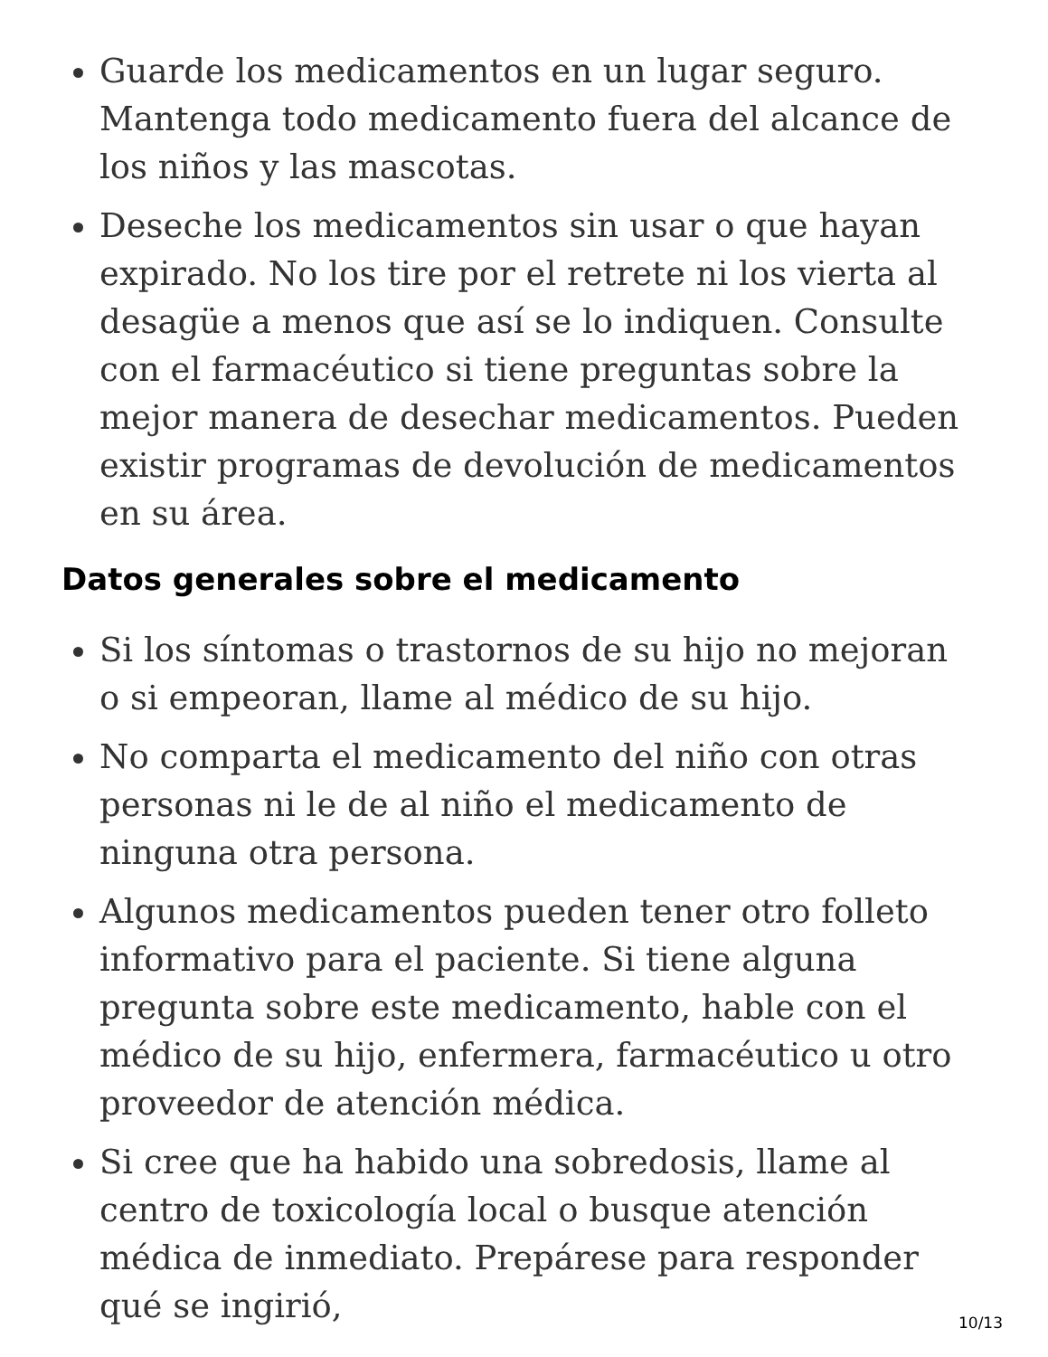Guarde los medicamentos en un lugar seguro. Mantenga todo medicamento fuera del alcance de los niños y las mascotas.
Deseche los medicamentos sin usar o que hayan expirado. No los tire por el retrete ni los vierta al desagüe a menos que así se lo indiquen. Consulte con el farmacéutico si tiene preguntas sobre la mejor manera de desechar medicamentos. Pueden existir programas de devolución de medicamentos en su área.
Datos generales sobre el medicamento
Si los síntomas o trastornos de su hijo no mejoran o si empeoran, llame al médico de su hijo.
No comparta el medicamento del niño con otras personas ni le de al niño el medicamento de ninguna otra persona.
Algunos medicamentos pueden tener otro folleto informativo para el paciente. Si tiene alguna pregunta sobre este medicamento, hable con el médico de su hijo, enfermera, farmacéutico u otro proveedor de atención médica.
Si cree que ha habido una sobredosis, llame al centro de toxicología local o busque atención médica de inmediato. Prepárese para responder qué se ingirió,
10/13